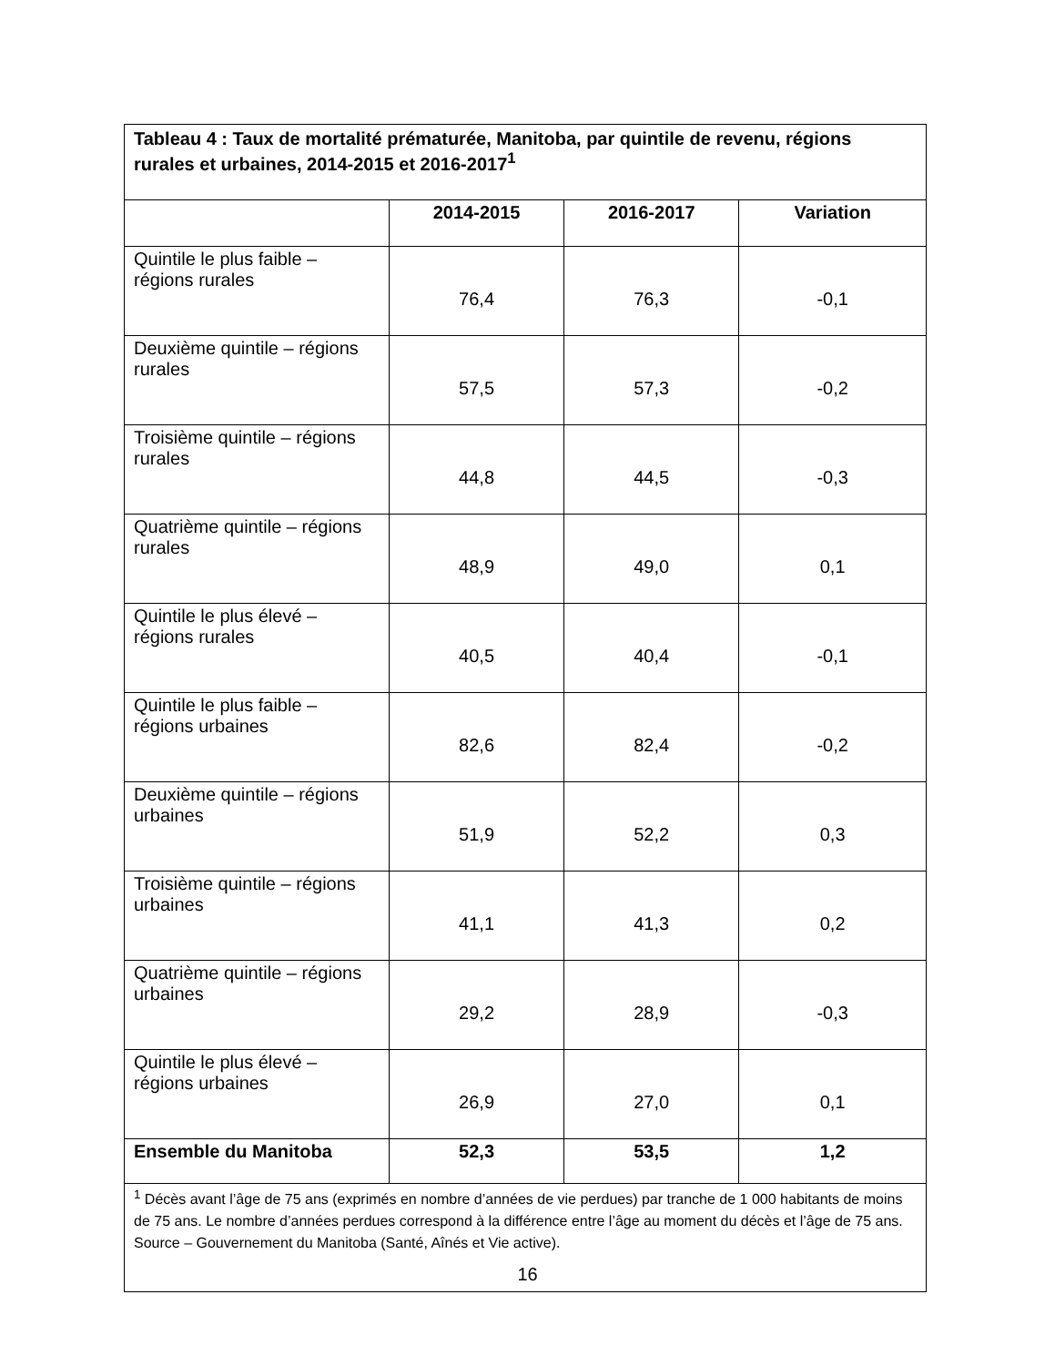| Tableau 4 : Taux de mortalité prématurée, Manitoba, par quintile de revenu, régions rurales et urbaines, 2014-2015 et 2016-2017<sup>1</sup> | | | |
| --- | --- | --- | --- |
| | 2014-2015 | 2016-2017 | Variation |
| Quintile le plus faible – régions rurales | 76,4 | 76,3 | -0,1 |
| Deuxième quintile – régions rurales | 57,5 | 57,3 | -0,2 |
| Troisième quintile – régions rurales | 44,8 | 44,5 | -0,3 |
| Quatrième quintile – régions rurales | 48,9 | 49,0 | 0,1 |
| Quintile le plus élevé – régions rurales | 40,5 | 40,4 | -0,1 |
| Quintile le plus faible – régions urbaines | 82,6 | 82,4 | -0,2 |
| Deuxième quintile – régions urbaines | 51,9 | 52,2 | 0,3 |
| Troisième quintile – régions urbaines | 41,1 | 41,3 | 0,2 |
| Quatrième quintile – régions urbaines | 29,2 | 28,9 | -0,3 |
| Quintile le plus élevé – régions urbaines | 26,9 | 27,0 | 0,1 |
| Ensemble du Manitoba | 52,3 | 53,5 | 1,2 |
| <sup>1</sup> Décès avant l’âge de 75 ans (exprimés en nombre d’années de vie perdues) par tranche de 1 000 habitants de moins de 75 ans. Le nombre d’années perdues correspond à la différence entre l’âge au moment du décès et l’âge de 75 ans. Source – Gouvernement du Manitoba (Santé, Aînés et Vie active). | | | |
16